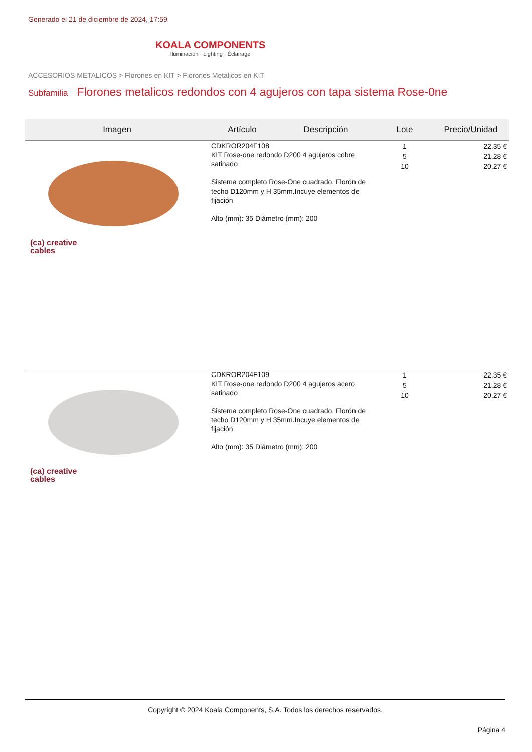Generado el 21 de diciembre de 2024, 17:59
KOALA COMPONENTS
Iluminación · Lighting · Éclairage
ACCESORIOS METALICOS > Florones en KIT > Florones Metalicos en KIT
Subfamilia Florones metalicos redondos con 4 agujeros con tapa sistema Rose-0ne
| Imagen | Artículo | Descripción | Lote | Precio/Unidad |
| --- | --- | --- | --- | --- |
| (ca) creative cables | CDKROR204F108 KIT Rose-one redondo D200 4 agujeros cobre satinado Sistema completo Rose-One cuadrado. Florón de techo D120mm y H 35mm.Incuye elementos de fijación Alto (mm): 35 Diámetro (mm): 200 | | 1 5 10 | 22,35 € 21,28 € 20,27 € |
| (ca) creative cables | CDKROR204F109 KIT Rose-one redondo D200 4 agujeros acero satinado Sistema completo Rose-One cuadrado. Florón de techo D120mm y H 35mm.Incuye elementos de fijación Alto (mm): 35 Diámetro (mm): 200 | | 1 5 10 | 22,35 € 21,28 € 20,27 € |
Copyright © 2024 Koala Components, S.A. Todos los derechos reservados.
Página 4